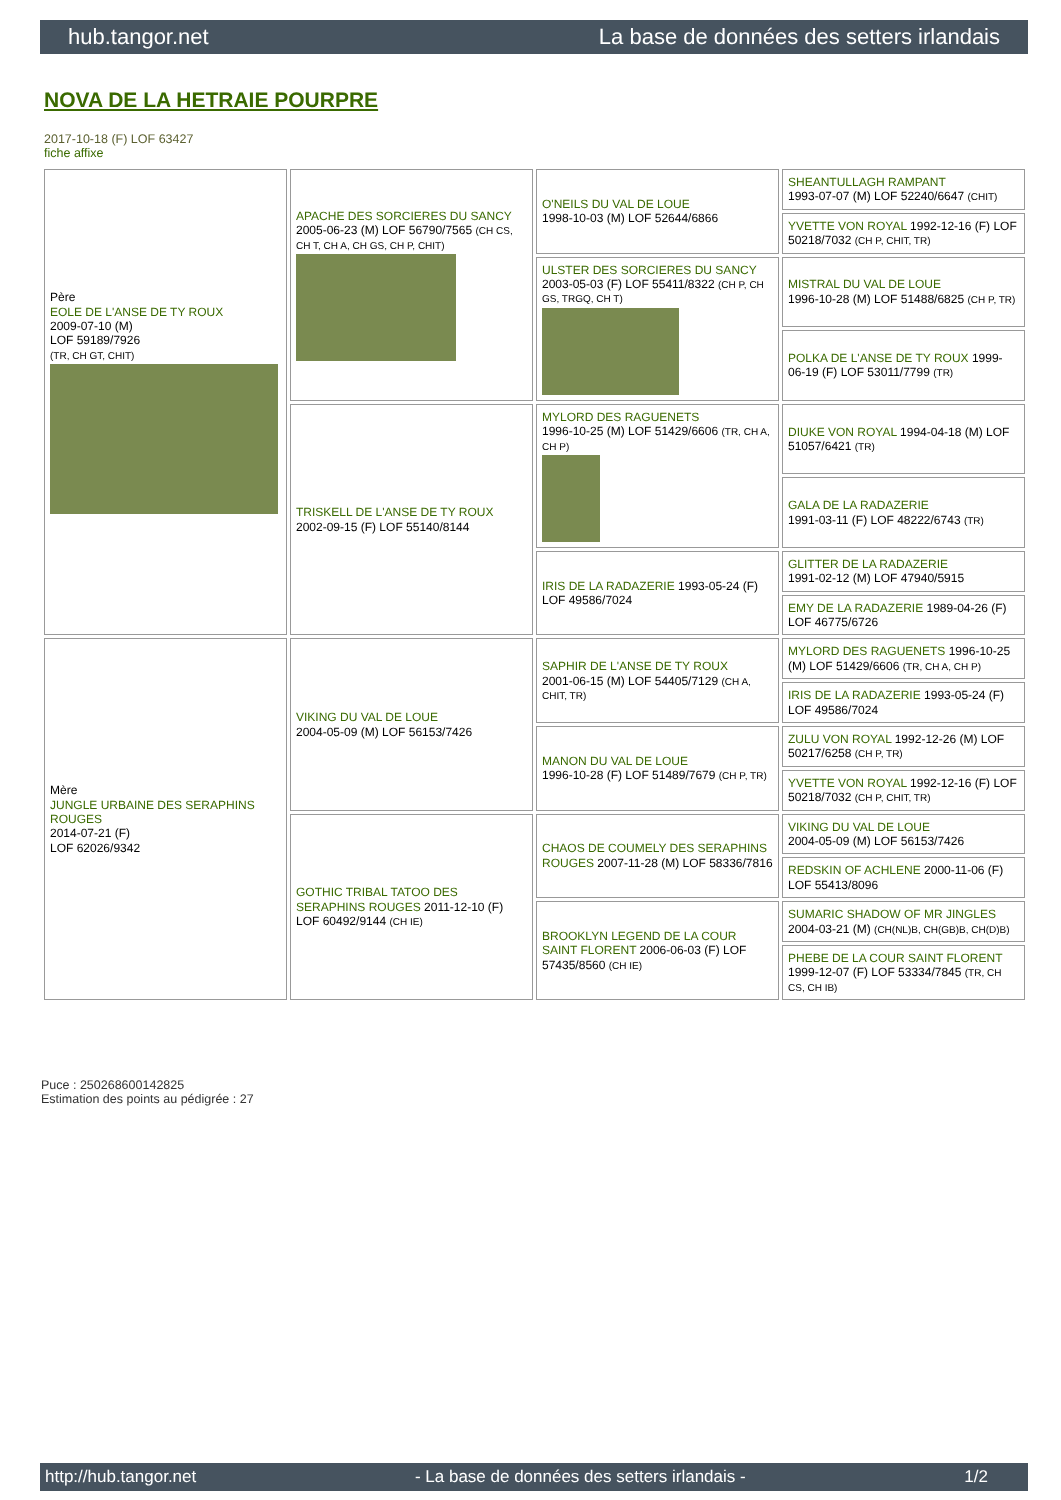hub.tangor.net La base de données des setters irlandais
NOVA DE LA HETRAIE POURPRE
2017-10-18 (F) LOF 63427
fiche affixe
| Père EOLE DE L'ANSE DE TY ROUX 2009-07-10 (M) LOF 59189/7926 (TR, CH GT, CHIT) | APACHE DES SORCIERES DU SANCY 2005-06-23 (M) LOF 56790/7565 (CH CS, CH T, CH A, CH GS, CH P, CHIT) | O'NEILS DU VAL DE LOUE 1998-10-03 (M) LOF 52644/6866 | SHEANTULLAGH RAMPANT 1993-07-07 (M) LOF 52240/6647 (CHIT) |
| | | | YVETTE VON ROYAL 1992-12-16 (F) LOF 50218/7032 (CH P, CHIT, TR) |
| | | ULSTER DES SORCIERES DU SANCY 2003-05-03 (F) LOF 55411/8322 (CH P, CH GS, TRGQ, CH T) | MISTRAL DU VAL DE LOUE 1996-10-28 (M) LOF 51488/6825 (CH P, TR) |
| | | | POLKA DE L'ANSE DE TY ROUX 1999-06-19 (F) LOF 53011/7799 (TR) |
| | TRISKELL DE L'ANSE DE TY ROUX 2002-09-15 (F) LOF 55140/8144 | MYLORD DES RAGUENETS 1996-10-25 (M) LOF 51429/6606 (TR, CH A, CH P) | DIUKE VON ROYAL 1994-04-18 (M) LOF 51057/6421 (TR) |
| | | | GALA DE LA RADAZERIE 1991-03-11 (F) LOF 48222/6743 (TR) |
| | | IRIS DE LA RADAZERIE 1993-05-24 (F) LOF 49586/7024 | GLITTER DE LA RADAZERIE 1991-02-12 (M) LOF 47940/5915 |
| | | | EMY DE LA RADAZERIE 1989-04-26 (F) LOF 46775/6726 |
| Mère JUNGLE URBAINE DES SERAPHINS ROUGES 2014-07-21 (F) LOF 62026/9342 | VIKING DU VAL DE LOUE 2004-05-09 (M) LOF 56153/7426 | SAPHIR DE L'ANSE DE TY ROUX 2001-06-15 (M) LOF 54405/7129 (CH A, CHIT, TR) | MYLORD DES RAGUENETS 1996-10-25 (M) LOF 51429/6606 (TR, CH A, CH P) |
| | | | IRIS DE LA RADAZERIE 1993-05-24 (F) LOF 49586/7024 |
| | | MANON DU VAL DE LOUE 1996-10-28 (F) LOF 51489/7679 (CH P, TR) | ZULU VON ROYAL 1992-12-26 (M) LOF 50217/6258 (CH P, TR) |
| | | | YVETTE VON ROYAL 1992-12-16 (F) LOF 50218/7032 (CH P, CHIT, TR) |
| | GOTHIC TRIBAL TATOO DES SERAPHINS ROUGES 2011-12-10 (F) LOF 60492/9144 (CH IE) | CHAOS DE COUMELY DES SERAPHINS ROUGES 2007-11-28 (M) LOF 58336/7816 | VIKING DU VAL DE LOUE 2004-05-09 (M) LOF 56153/7426 |
| | | | REDSKIN OF ACHLENE 2000-11-06 (F) LOF 55413/8096 |
| | | BROOKLYN LEGEND DE LA COUR SAINT FLORENT 2006-06-03 (F) LOF 57435/8560 (CH IE) | SUMARIC SHADOW OF MR JINGLES 2004-03-21 (M) (CH(NL)B, CH(GB)B, CH(D)B) |
| | | | PHEBE DE LA COUR SAINT FLORENT 1999-12-07 (F) LOF 53334/7845 (TR, CH CS, CH IB) |
Puce : 250268600142825
Estimation des points au pédigrée : 27
http://hub.tangor.net - La base de données des setters irlandais - 1/2